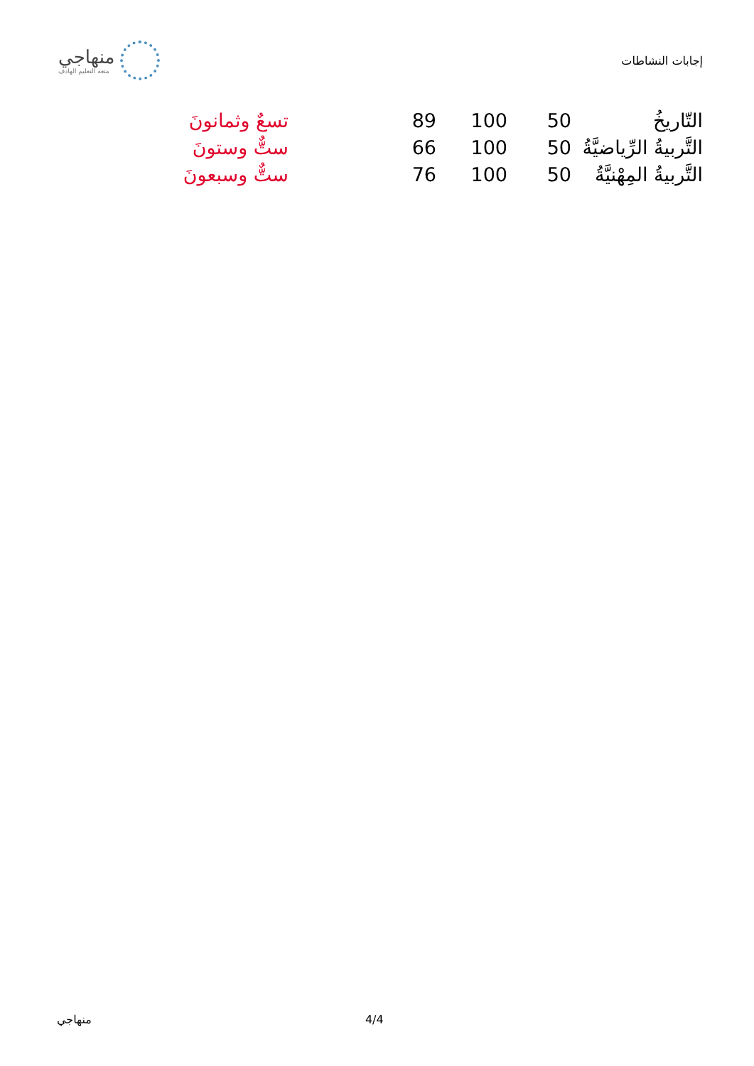منهاجي
متعة التعليم الهادف
إجابات النشاطات
| التّاريخُ | 50 | 100 | 89 | تسعٌ وثمانونَ |
| التَّربيةُ الرِّياضيَّةُ | 50 | 100 | 66 | ستٌّ وستونَ |
| التَّربيةُ المِهْنيَّةُ | 50 | 100 | 76 | ستٌّ وسبعونَ |
منهاجي 4/4